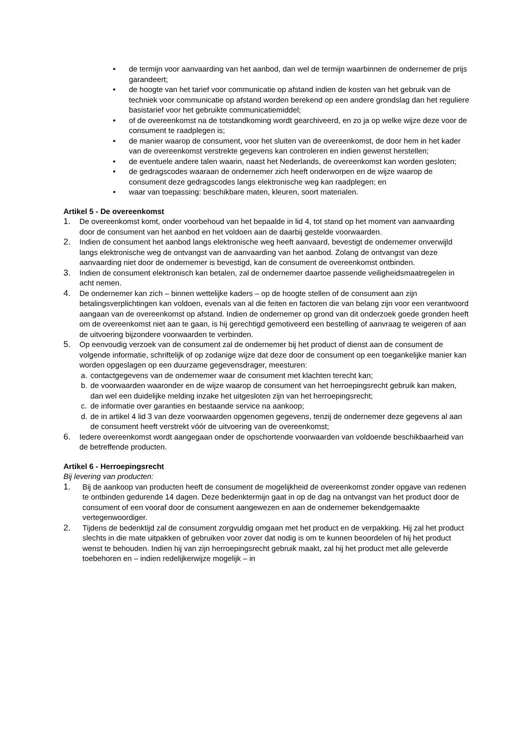• de termijn voor aanvaarding van het aanbod, dan wel de termijn waarbinnen de ondernemer de prijs garandeert;
• de hoogte van het tarief voor communicatie op afstand indien de kosten van het gebruik van de techniek voor communicatie op afstand worden berekend op een andere grondslag dan het reguliere basistarief voor het gebruikte communicatiemiddel;
• of de overeenkomst na de totstandkoming wordt gearchiveerd, en zo ja op welke wijze deze voor de consument te raadplegen is;
• de manier waarop de consument, voor het sluiten van de overeenkomst, de door hem in het kader van de overeenkomst verstrekte gegevens kan controleren en indien gewenst herstellen;
• de eventuele andere talen waarin, naast het Nederlands, de overeenkomst kan worden gesloten;
• de gedragscodes waaraan de ondernemer zich heeft onderworpen en de wijze waarop de consument deze gedragscodes langs elektronische weg kan raadplegen; en
• waar van toepassing: beschikbare maten, kleuren, soort materialen.
Artikel 5 - De overeenkomst
1. De overeenkomst komt, onder voorbehoud van het bepaalde in lid 4, tot stand op het moment van aanvaarding door de consument van het aanbod en het voldoen aan de daarbij gestelde voorwaarden.
2. Indien de consument het aanbod langs elektronische weg heeft aanvaard, bevestigt de ondernemer onverwijld langs elektronische weg de ontvangst van de aanvaarding van het aanbod. Zolang de ontvangst van deze aanvaarding niet door de ondernemer is bevestigd, kan de consument de overeenkomst ontbinden.
3. Indien de consument elektronisch kan betalen, zal de ondernemer daartoe passende veiligheidsmaatregelen in acht nemen.
4. De ondernemer kan zich – binnen wettelijke kaders – op de hoogte stellen of de consument aan zijn betalingsverplichtingen kan voldoen, evenals van al die feiten en factoren die van belang zijn voor een verantwoord aangaan van de overeenkomst op afstand. Indien de ondernemer op grond van dit onderzoek goede gronden heeft om de overeenkomst niet aan te gaan, is hij gerechtigd gemotiveerd een bestelling of aanvraag te weigeren of aan de uitvoering bijzondere voorwaarden te verbinden.
5. Op eenvoudig verzoek van de consument zal de ondernemer bij het product of dienst aan de consument de volgende informatie, schriftelijk of op zodanige wijze dat deze door de consument op een toegankelijke manier kan worden opgeslagen op een duurzame gegevensdrager, meesturen:
a. contactgegevens van de ondernemer waar de consument met klachten terecht kan;
b. de voorwaarden waaronder en de wijze waarop de consument van het herroepingsrecht gebruik kan maken, dan wel een duidelijke melding inzake het uitgesloten zijn van het herroepingsrecht;
c. de informatie over garanties en bestaande service na aankoop;
d. de in artikel 4 lid 3 van deze voorwaarden opgenomen gegevens, tenzij de ondernemer deze gegevens al aan de consument heeft verstrekt vóór de uitvoering van de overeenkomst;
6. Iedere overeenkomst wordt aangegaan onder de opschortende voorwaarden van voldoende beschikbaarheid van de betreffende producten.
Artikel 6 - Herroepingsrecht
Bij levering van producten:
1. Bij de aankoop van producten heeft de consument de mogelijkheid de overeenkomst zonder opgave van redenen te ontbinden gedurende 14 dagen. Deze bedenktermijn gaat in op de dag na ontvangst van het product door de consument of een vooraf door de consument aangewezen en aan de ondernemer bekendgemaakte vertegenwoordiger.
2. Tijdens de bedenktijd zal de consument zorgvuldig omgaan met het product en de verpakking. Hij zal het product slechts in die mate uitpakken of gebruiken voor zover dat nodig is om te kunnen beoordelen of hij het product wenst te behouden. Indien hij van zijn herroepingsrecht gebruik maakt, zal hij het product met alle geleverde toebehoren en – indien redelijkerwijze mogelijk – in